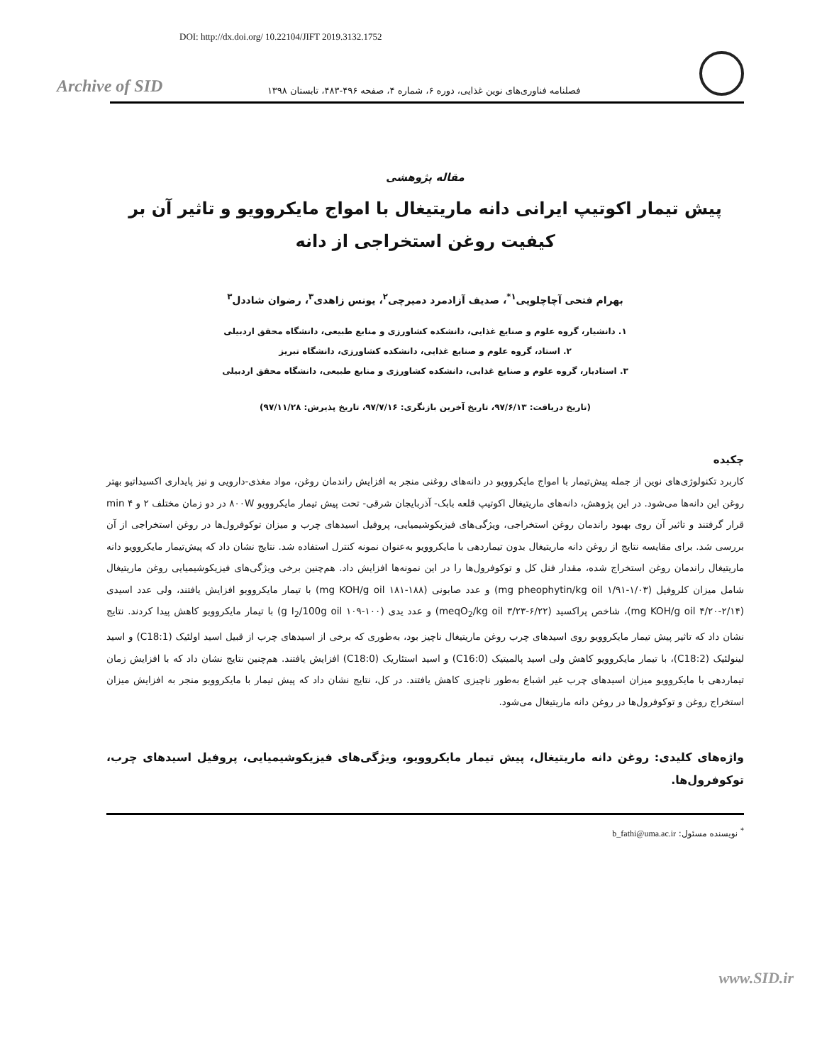DOI: http://dx.doi.org/ 10.22104/JIFT 2019.3132.1752
Archive of SID
فصلنامه فناوری‌های نوین غذایی، دوره ۶، شماره ۴، صفحه ۴۹۶-۴۸۳، تابستان ۱۳۹۸
مقاله پژوهشی
پیش تیمار اکوتیپ ایرانی دانه ماریتیغال با امواج مایکروویو و تاثیر آن بر کیفیت روغن استخراجی از دانه
بهرام فتحی آچاچلویی<sup>۱*</sup>، صدیف آزادمرد دمیرچی<sup>۲</sup>، یونس زاهدی<sup>۳</sup>، رضوان شاددل<sup>۳</sup>
۱. دانشیار، گروه علوم و صنایع غذایی، دانشکده کشاورزی و منابع طبیعی، دانشگاه محقق اردبیلی
۲. استاد، گروه علوم و صنایع غذایی، دانشکده کشاورزی، دانشگاه تبریز
۳. استادیار، گروه علوم و صنایع غذایی، دانشکده کشاورزی و منابع طبیعی، دانشگاه محقق اردبیلی
(تاریخ دریافت: ۹۷/۶/۱۳، تاریخ آخرین بازنگری: ۹۷/۷/۱۶، تاریخ پذیرش: ۹۷/۱۱/۲۸)
چکیده
کاربرد تکنولوژی‌های نوین از جمله پیش‌تیمار با امواج مایکروویو در دانه‌های روغنی منجر به افزایش راندمان روغن، مواد مغذی-دارویی و نیز پایداری اکسیداتیو بهتر روغن این دانه‌ها می‌شود. در این پژوهش، دانه‌های ماریتیغال اکوتیپ قلعه بابک- آذربایجان شرقی- تحت پیش تیمار مایکروویو ۸۰۰W در دو زمان مختلف ۲ و min ۴ قرار گرفتند و تاثیر آن روی بهبود راندمان روغن استخراجی، ویژگی‌های فیزیکوشیمیایی، پروفیل اسیدهای چرب و میزان توکوفرول‌ها در روغن استخراجی از آن بررسی شد. برای مقایسه نتایج از روغن دانه ماریتیغال بدون تیماردهی با مایکروویو به‌عنوان نمونه کنترل استفاده شد. نتایج نشان داد که پیش‌تیمار مایکروویو دانه ماریتیغال راندمان روغن استخراج شده، مقدار فنل کل و توکوفرول‌ها را در این نمونه‌ها افزایش داد. هم‌چنین برخی ویژگی‌های فیزیکوشیمیایی روغن ماریتیغال شامل میزان کلروفیل (۱/۰۳-۱/۹۱ mg pheophytin/kg oil) و عدد صابونی (۱۸۸-۱۸۱ mg KOH/g oil) با تیمار مایکروویو افزایش یافتند، ولی عدد اسیدی (۲/۱۴-۴/۲۰ mg KOH/g oil)، شاخص پراکسید (۶/۲۲-۳/۲۳ meqO<sub>2</sub>/kg oil) و عدد یدی (۱۰۰-۱۰۹ g I<sub>2</sub>/100g oil) با تیمار مایکروویو کاهش پیدا کردند. نتایج نشان داد که تاثیر پیش تیمار مایکروویو روی اسیدهای چرب روغن ماریتیغال ناچیز بود، به‌طوری که برخی از اسیدهای چرب از قبیل اسید اولئیک (C18:1) و اسید لینولئیک (C18:2)، با تیمار مایکروویو کاهش ولی اسید پالمیتیک (C16:0) و اسید استئاریک (C18:0) افزایش یافتند. هم‌چنین نتایج نشان داد که با افزایش زمان تیماردهی با مایکروویو میزان اسیدهای چرب غیر اشباع به‌طور ناچیزی کاهش یافتند. در کل، نتایج نشان داد که پیش تیمار با مایکروویو منجر به افزایش میزان استخراج روغن و توکوفرول‌ها در روغن دانه ماریتیغال می‌شود.
واژه‌های کلیدی: روغن دانه ماریتیغال، پیش تیمار مایکروویو، ویژگی‌های فیزیکوشیمیایی، پروفیل اسیدهای چرب، توکوفرول‌ها.
<sup>*</sup> نویسنده مسئول: b_fathi@uma.ac.ir
www.SID.ir